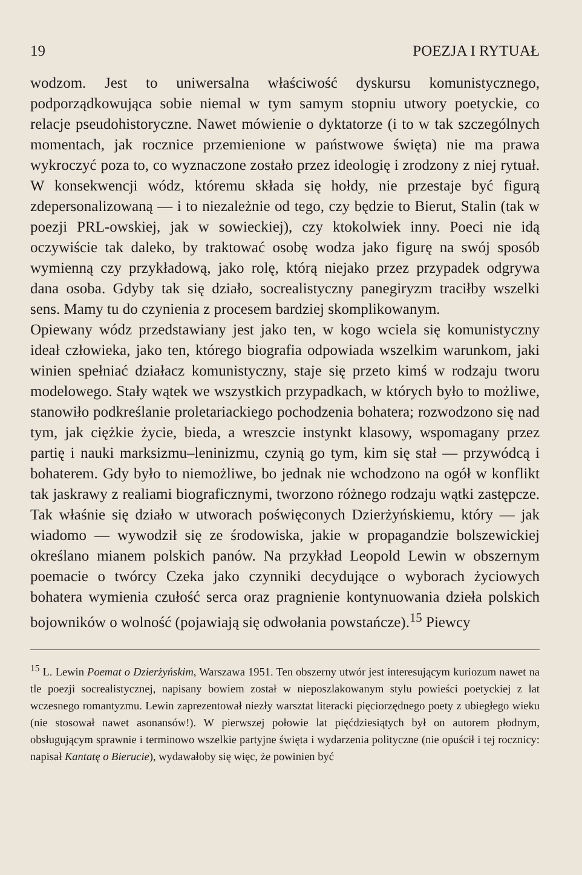19 POEZJA I RYTUAŁ
wodzom. Jest to uniwersalna właściwość dyskursu komunistycznego, podporządkowująca sobie niemal w tym samym stopniu utwory poetyckie, co relacje pseudohistoryczne. Nawet mówienie o dyktatorze (i to w tak szczególnych momentach, jak rocznice przemienione w państwowe święta) nie ma prawa wykroczyć poza to, co wyznaczone zostało przez ideologię i zrodzony z niej rytuał. W konsekwencji wódz, któremu składa się hołdy, nie przestaje być figurą zdepersonalizowaną — i to niezależnie od tego, czy będzie to Bierut, Stalin (tak w poezji PRL-owskiej, jak w sowieckiej), czy ktokolwiek inny. Poeci nie idą oczywiście tak daleko, by traktować osobę wodza jako figurę na swój sposób wymienną czy przykładową, jako rolę, którą niejako przez przypadek odgrywa dana osoba. Gdyby tak się działo, socrealistyczny panegiryzm traciłby wszelki sens. Mamy tu do czynienia z procesem bardziej skomplikowanym.
Opiewany wódz przedstawiany jest jako ten, w kogo wciela się komunistyczny ideał człowieka, jako ten, którego biografia odpowiada wszelkim warunkom, jaki winien spełniać działacz komunistyczny, staje się przeto kimś w rodzaju tworu modelowego. Stały wątek we wszystkich przypadkach, w których było to możliwe, stanowiło podkreślanie proletariackiego pochodzenia bohatera; rozwodzono się nad tym, jak ciężkie życie, bieda, a wreszcie instynkt klasowy, wspomagany przez partię i nauki marksizmu–leninizmu, czynią go tym, kim się stał — przywódcą i bohaterem. Gdy było to niemożliwe, bo jednak nie wchodzono na ogół w konflikt tak jaskrawy z realiami biograficznymi, tworzono różnego rodzaju wątki zastępcze. Tak właśnie się działo w utworach poświęconych Dzierżyńskiemu, który — jak wiadomo — wywodził się ze środowiska, jakie w propagandzie bolszewickiej określano mianem polskich panów. Na przykład Leopold Lewin w obszernym poemacie o twórcy Czeka jako czynniki decydujące o wyborach życiowych bohatera wymienia czułość serca oraz pragnienie kontynuowania dzieła polskich bojowników o wolność (pojawiają się odwołania powstańcze).<sup>15</sup> Piewcy
<sup>15</sup> L. Lewin Poemat o Dzierżyńskim, Warszawa 1951. Ten obszerny utwór jest interesującym kuriozum nawet na tle poezji socrealistycznej, napisany bowiem został w nieposzlakowanym stylu powieści poetyckiej z lat wczesnego romantyzmu. Lewin zaprezentował niezły warsztat literacki pięciorzędnego poety z ubiegłego wieku (nie stosował nawet asonansów!). W pierwszej połowie lat pięćdziesiątych był on autorem płodnym, obsługującym sprawnie i terminowo wszelkie partyjne święta i wydarzenia polityczne (nie opuścił i tej rocznicy: napisał Kantatę o Bierucie), wydawałoby się więc, że powinien być